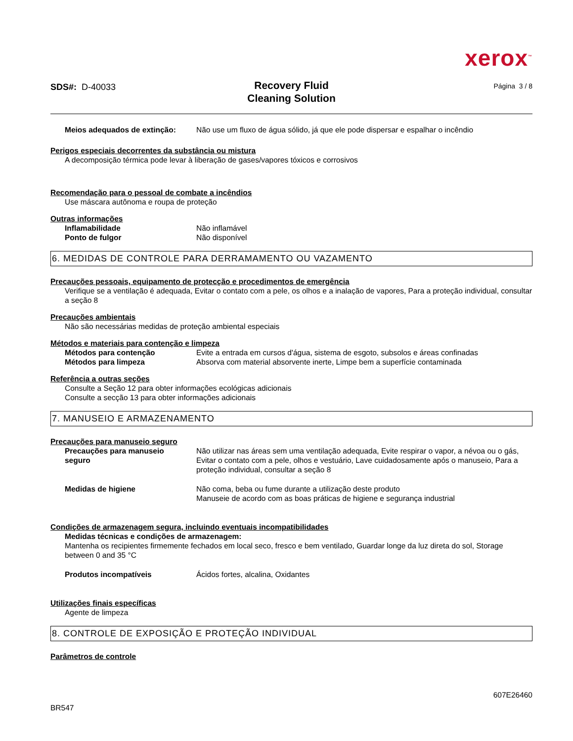xerox<sup>™</sup>
SDS#: D-40033
Recovery Fluid
Cleaning Solution
Página 3 / 8
Meios adequados de extinção: Não use um fluxo de água sólido, já que ele pode dispersar e espalhar o incêndio
Perigos especiais decorrentes da substância ou mistura
A decomposição térmica pode levar à liberação de gases/vapores tóxicos e corrosivos
Recomendação para o pessoal de combate a incêndios
Use máscara autônoma e roupa de proteção
Outras informações
Inflamabilidade Não inflamável
Ponto de fulgor Não disponível
6. MEDIDAS DE CONTROLE PARA DERRAMAMENTO OU VAZAMENTO
Precauções pessoais, equipamento de protecção e procedimentos de emergência
Verifique se a ventilação é adequada, Evitar o contato com a pele, os olhos e a inalação de vapores, Para a proteção individual, consultar a seção 8
Precauções ambientais
Não são necessárias medidas de proteção ambiental especiais
Métodos e materiais para contenção e limpeza
Métodos para contenção Evite a entrada em cursos d'água, sistema de esgoto, subsolos e áreas confinadas
Métodos para limpeza Absorva com material absorvente inerte, Limpe bem a superfície contaminada
Referência a outras seções
Consulte a Seção 12 para obter informações ecológicas adicionais
Consulte a secção 13 para obter informações adicionais
7. MANUSEIO E ARMAZENAMENTO
Precauções para manuseio seguro
Precauções para manuseio
seguro
Não utilizar nas áreas sem uma ventilação adequada, Evite respirar o vapor, a névoa ou o gás, Evitar o contato com a pele, olhos e vestuário, Lave cuidadosamente após o manuseio, Para a proteção individual, consultar a seção 8
Medidas de higiene Não coma, beba ou fume durante a utilização deste produto
Manuseie de acordo com as boas práticas de higiene e segurança industrial
Condições de armazenagem segura, incluindo eventuais incompatibilidades
Medidas técnicas e condições de armazenagem:
Mantenha os recipientes firmemente fechados em local seco, fresco e bem ventilado, Guardar longe da luz direta do sol, Storage between 0 and 35 °C
Produtos incompatíveis Ácidos fortes, alcalina, Oxidantes
Utilizações finais específicas
Agente de limpeza
8. CONTROLE DE EXPOSIÇÃO E PROTEÇÃO INDIVIDUAL
Parâmetros de controle
BR547
607E26460